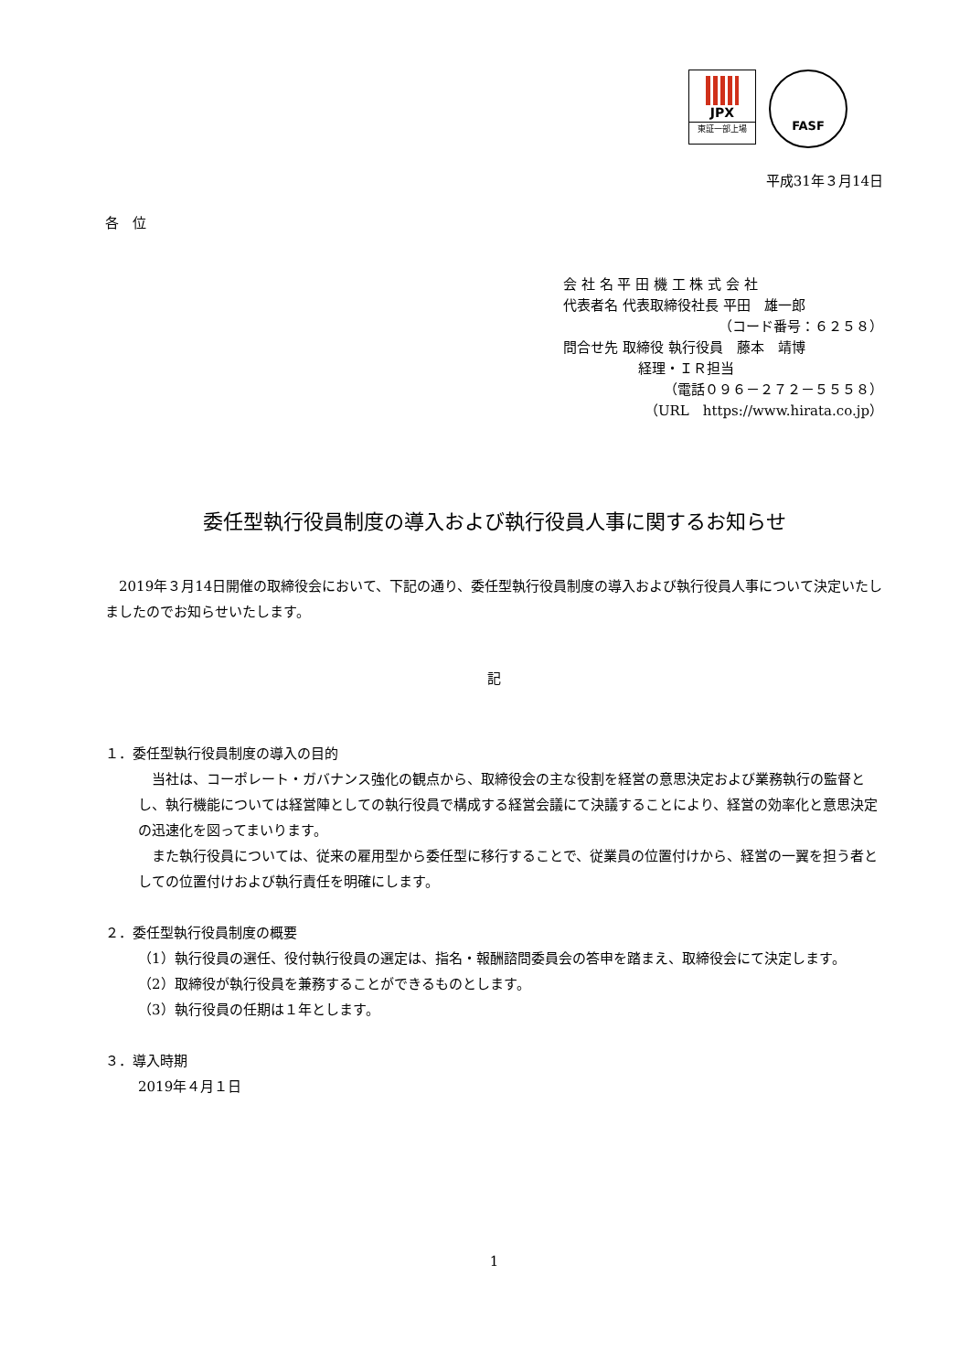JPX
東証一部上場
FASF
平成31年３月14日
各　位
会 社 名 平 田 機 工 株 式 会 社
代表者名 代表取締役社長 平田　雄一郎
（コード番号：６２５８）
問合せ先 取締役 執行役員　藤本　靖博
経理・ＩＲ担当
（電話０９６－２７２－５５５８）
（URL　https://www.hirata.co.jp）
委任型執行役員制度の導入および執行役員人事に関するお知らせ
　2019年３月14日開催の取締役会において、下記の通り、委任型執行役員制度の導入および執行役員人事について決定いたしましたのでお知らせいたします。
記
１．委任型執行役員制度の導入の目的
　当社は、コーポレート・ガバナンス強化の観点から、取締役会の主な役割を経営の意思決定および業務執行の監督とし、執行機能については経営陣としての執行役員で構成する経営会議にて決議することにより、経営の効率化と意思決定の迅速化を図ってまいります。
　また執行役員については、従来の雇用型から委任型に移行することで、従業員の位置付けから、経営の一翼を担う者としての位置付けおよび執行責任を明確にします。
２．委任型執行役員制度の概要
（1）執行役員の選任、役付執行役員の選定は、指名・報酬諮問委員会の答申を踏まえ、取締役会にて決定します。
（2）取締役が執行役員を兼務することができるものとします。
（3）執行役員の任期は１年とします。
３．導入時期
2019年４月１日
1